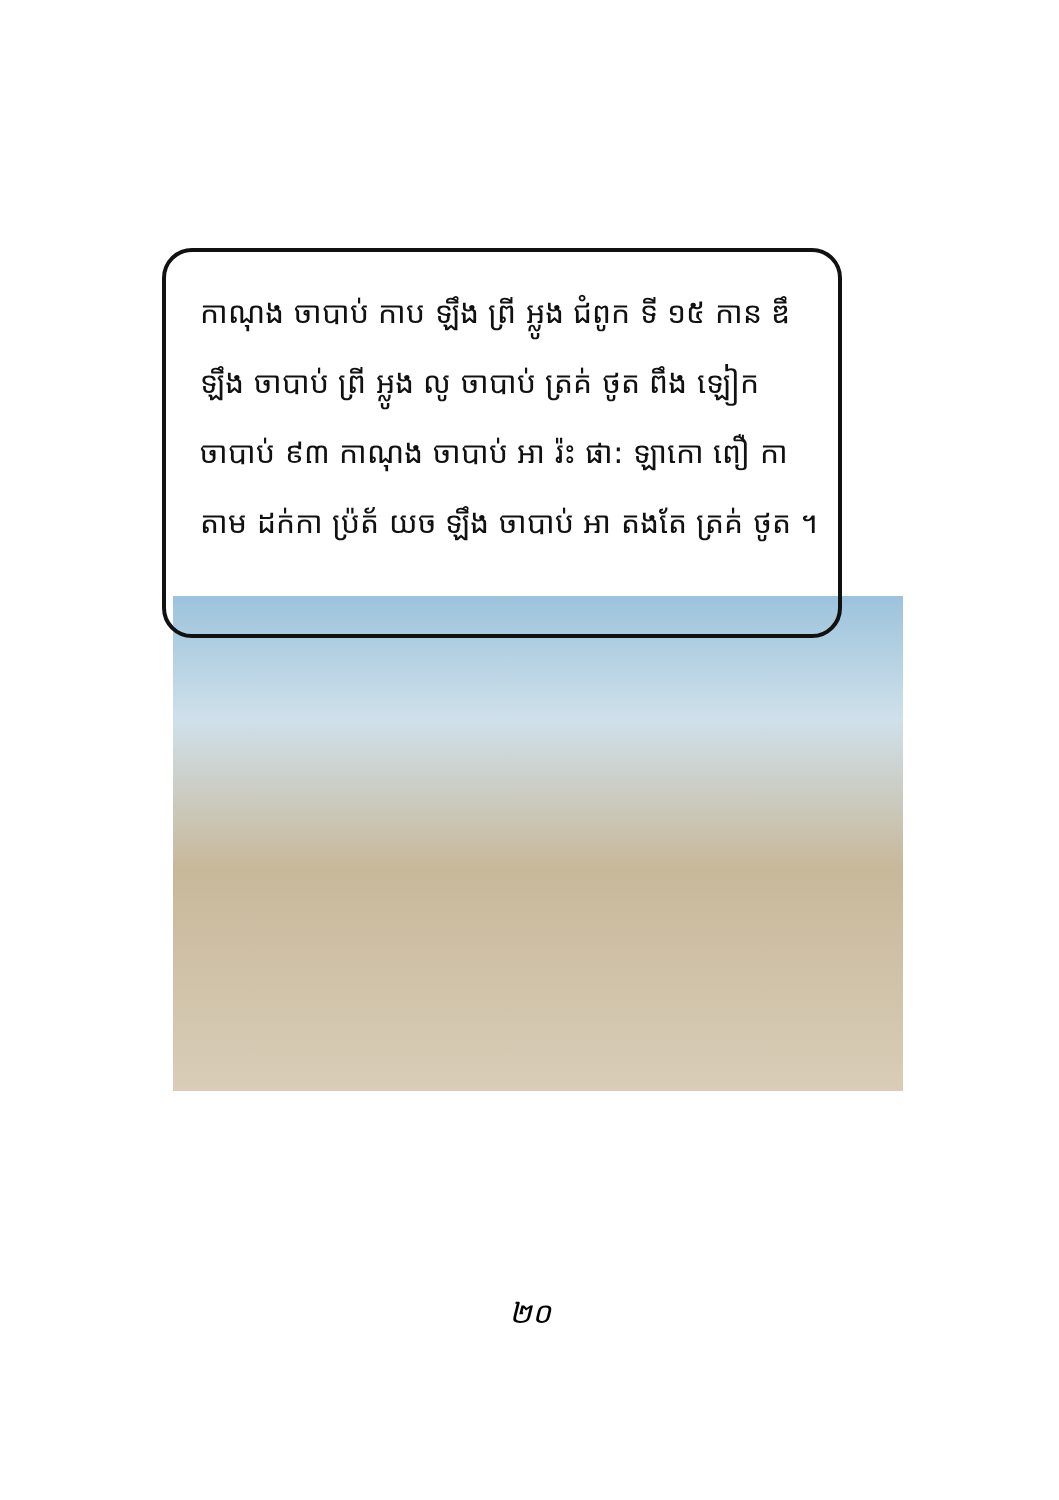កាណុង ចាបាប់ កាប ឡឹង ព្រី អ្លូង ជំពូក ទី ១៥ កាន ឌឹ ឡឹង ចាបាប់ ព្រី អ្លូង លូ ចាបាប់ ត្រគ់ ថូត ពឹង ឡៀក ចាបាប់ ៩៣ កាណុង ចាបាប់ អា រ៉ះ ផា: ឡាកោ ពឿ កាតាម ដក់កា ប្រ៉ត័ យច ឡឹង ចាបាប់ អា តងតែ ត្រគ់ ថូត ។
២០